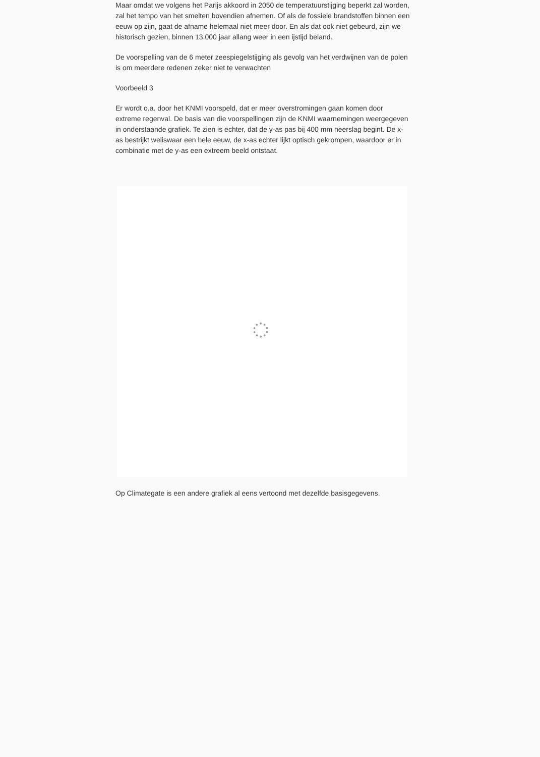Maar omdat we volgens het Parijs akkoord in 2050 de temperatuurstijging beperkt zal worden, zal het tempo van het smelten bovendien afnemen. Of als de fossiele brandstoffen binnen een eeuw op zijn, gaat de afname helemaal niet meer door. En als dat ook niet gebeurd, zijn we historisch gezien, binnen 13.000 jaar allang weer in een ijstijd beland.
De voorspelling van de 6 meter zeespiegelstijging als gevolg van het verdwijnen van de polen is om meerdere redenen zeker niet te verwachten
Voorbeeld 3
Er wordt o.a. door het KNMI voorspeld, dat er meer overstromingen gaan komen door extreme regenval. De basis van die voorspellingen zijn de KNMI waarnemingen weergegeven in onderstaande grafiek. Te zien is echter, dat de y-as pas bij 400 mm neerslag begint. De x-as bestrijkt weliswaar een hele eeuw, de x-as echter lijkt optisch gekrompen, waardoor er in combinatie met de y-as een extreem beeld ontstaat.
Op Climategate is een andere grafiek al eens vertoond met dezelfde basisgegevens.